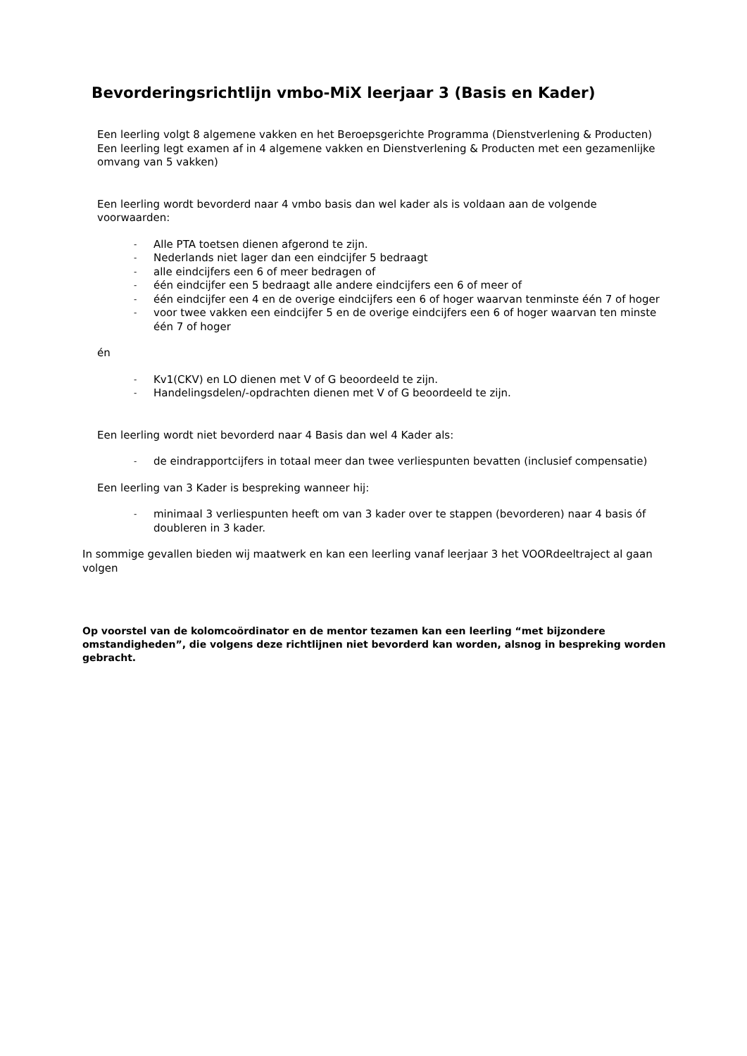Bevorderingsrichtlijn vmbo-MiX leerjaar 3 (Basis en Kader)
Een leerling volgt 8 algemene vakken en het Beroepsgerichte Programma (Dienstverlening & Producten)
Een leerling legt examen af in 4 algemene vakken en Dienstverlening & Producten met een gezamenlijke omvang van 5 vakken)
Een leerling wordt bevorderd naar 4 vmbo basis dan wel kader als is voldaan aan de volgende voorwaarden:
- Alle PTA toetsen dienen afgerond te zijn.
- Nederlands niet lager dan een eindcijfer 5 bedraagt
- alle eindcijfers een 6 of meer bedragen of
- één eindcijfer een 5 bedraagt alle andere eindcijfers een 6 of meer of
- één eindcijfer een 4 en de overige eindcijfers een 6 of hoger waarvan tenminste één 7 of hoger
- voor twee vakken een eindcijfer 5 en de overige eindcijfers een 6 of hoger waarvan ten minste één 7 of hoger
én
- Kv1(CKV) en LO dienen met V of G beoordeeld te zijn.
- Handelingsdelen/-opdrachten dienen met V of G beoordeeld te zijn.
Een leerling wordt niet bevorderd naar 4 Basis dan wel 4 Kader als:
- de eindrapportcijfers in totaal meer dan twee verliespunten bevatten (inclusief compensatie)
Een leerling van 3 Kader is bespreking wanneer hij:
- minimaal 3 verliespunten heeft om van 3 kader over te stappen (bevorderen) naar 4 basis óf doubleren in 3 kader.
In sommige gevallen bieden wij maatwerk en kan een leerling vanaf leerjaar 3 het VOORdeeltraject al gaan volgen
Op voorstel van de kolomcoördinator en de mentor tezamen kan een leerling “met bijzondere omstandigheden”, die volgens deze richtlijnen niet bevorderd kan worden, alsnog in bespreking worden gebracht.